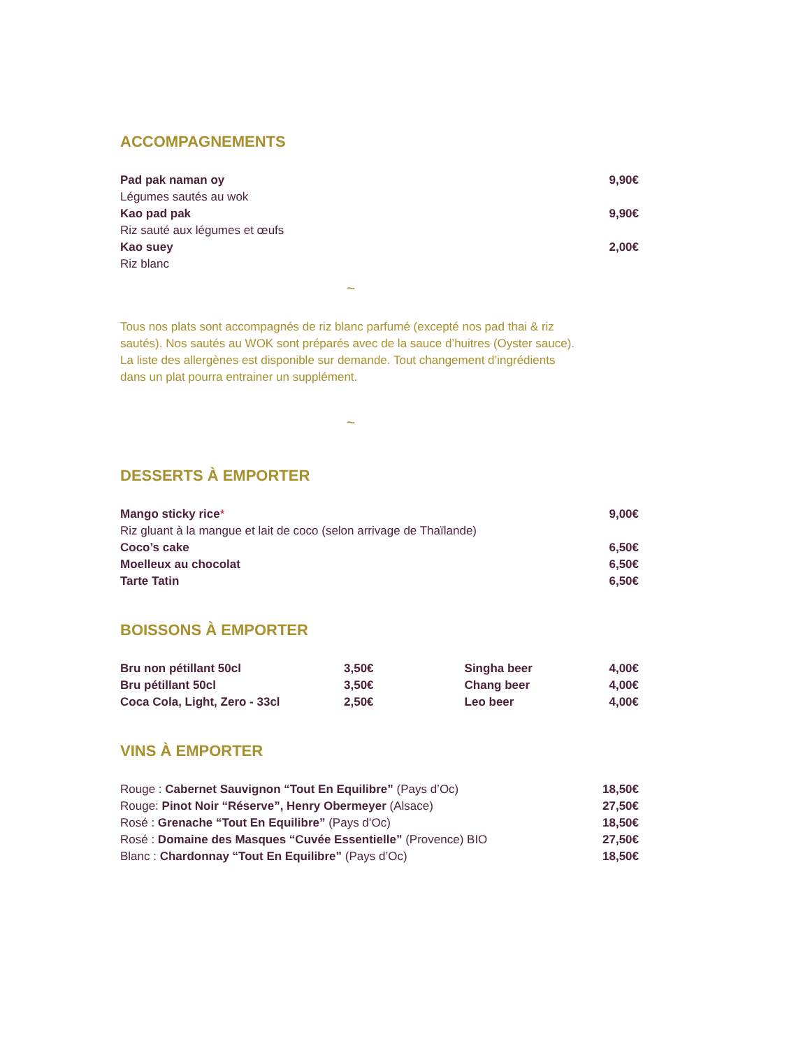ACCOMPAGNEMENTS
| Pad pak naman oy | 9,90€ |
| Légumes sautés au wok | |
| Kao pad pak | 9,90€ |
| Riz sauté aux légumes et œufs | |
| Kao suey | 2,00€ |
| Riz blanc | |
~
Tous nos plats sont accompagnés de riz blanc parfumé (excepté nos pad thai & riz sautés). Nos sautés au WOK sont préparés avec de la sauce d’huitres (Oyster sauce). La liste des allergènes est disponible sur demande. Tout changement d’ingrédients dans un plat pourra entrainer un supplément.
~
DESSERTS À EMPORTER
| Mango sticky rice * | 9,00€ |
| Riz gluant à la mangue et lait de coco (selon arrivage de Thaïlande) | |
| Coco’s cake | 6,50€ |
| Moelleux au chocolat | 6,50€ |
| Tarte Tatin | 6,50€ |
BOISSONS À EMPORTER
| Bru non pétillant 50cl | 3,50€ | | Singha beer | 4,00€ |
| Bru pétillant 50cl | 3,50€ | | Chang beer | 4,00€ |
| Coca Cola, Light, Zero - 33cl | 2,50€ | | Leo beer | 4,00€ |
VINS À EMPORTER
| Rouge : Cabernet Sauvignon “Tout En Equilibre” (Pays d’Oc) | 18,50€ |
| Rouge: Pinot Noir “Réserve”, Henry Obermeyer (Alsace) | 27,50€ |
| Rosé : Grenache “Tout En Equilibre” (Pays d’Oc) | 18,50€ |
| Rosé : Domaine des Masques “Cuvée Essentielle” (Provence) BIO | 27,50€ |
| Blanc : Chardonnay “Tout En Equilibre” (Pays d’Oc) | 18,50€ |